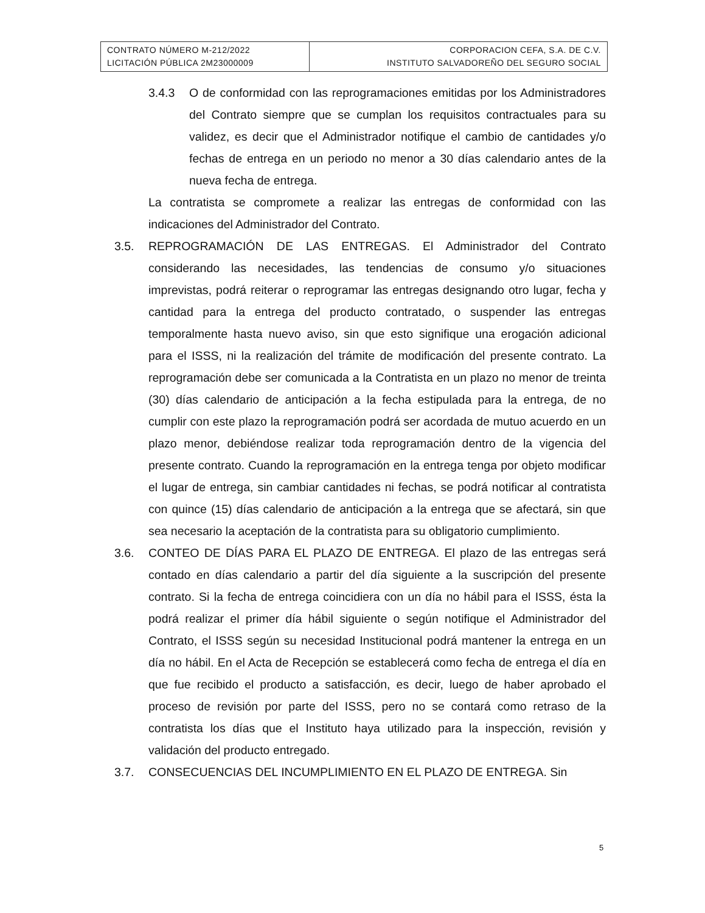| CONTRATO NÚMERO M-212/2022 LICITACIÓN PÚBLICA 2M23000009 | CORPORACION CEFA, S.A. DE C.V. INSTITUTO SALVADOREÑO DEL SEGURO SOCIAL |
3.4.3 O de conformidad con las reprogramaciones emitidas por los Administradores del Contrato siempre que se cumplan los requisitos contractuales para su validez, es decir que el Administrador notifique el cambio de cantidades y/o fechas de entrega en un periodo no menor a 30 días calendario antes de la nueva fecha de entrega.
La contratista se compromete a realizar las entregas de conformidad con las indicaciones del Administrador del Contrato.
3.5. REPROGRAMACIÓN DE LAS ENTREGAS. El Administrador del Contrato considerando las necesidades, las tendencias de consumo y/o situaciones imprevistas, podrá reiterar o reprogramar las entregas designando otro lugar, fecha y cantidad para la entrega del producto contratado, o suspender las entregas temporalmente hasta nuevo aviso, sin que esto signifique una erogación adicional para el ISSS, ni la realización del trámite de modificación del presente contrato. La reprogramación debe ser comunicada a la Contratista en un plazo no menor de treinta (30) días calendario de anticipación a la fecha estipulada para la entrega, de no cumplir con este plazo la reprogramación podrá ser acordada de mutuo acuerdo en un plazo menor, debiéndose realizar toda reprogramación dentro de la vigencia del presente contrato. Cuando la reprogramación en la entrega tenga por objeto modificar el lugar de entrega, sin cambiar cantidades ni fechas, se podrá notificar al contratista con quince (15) días calendario de anticipación a la entrega que se afectará, sin que sea necesario la aceptación de la contratista para su obligatorio cumplimiento.
3.6. CONTEO DE DÍAS PARA EL PLAZO DE ENTREGA. El plazo de las entregas será contado en días calendario a partir del día siguiente a la suscripción del presente contrato. Si la fecha de entrega coincidiera con un día no hábil para el ISSS, ésta la podrá realizar el primer día hábil siguiente o según notifique el Administrador del Contrato, el ISSS según su necesidad Institucional podrá mantener la entrega en un día no hábil. En el Acta de Recepción se establecerá como fecha de entrega el día en que fue recibido el producto a satisfacción, es decir, luego de haber aprobado el proceso de revisión por parte del ISSS, pero no se contará como retraso de la contratista los días que el Instituto haya utilizado para la inspección, revisión y validación del producto entregado.
3.7. CONSECUENCIAS DEL INCUMPLIMIENTO EN EL PLAZO DE ENTREGA. Sin
5